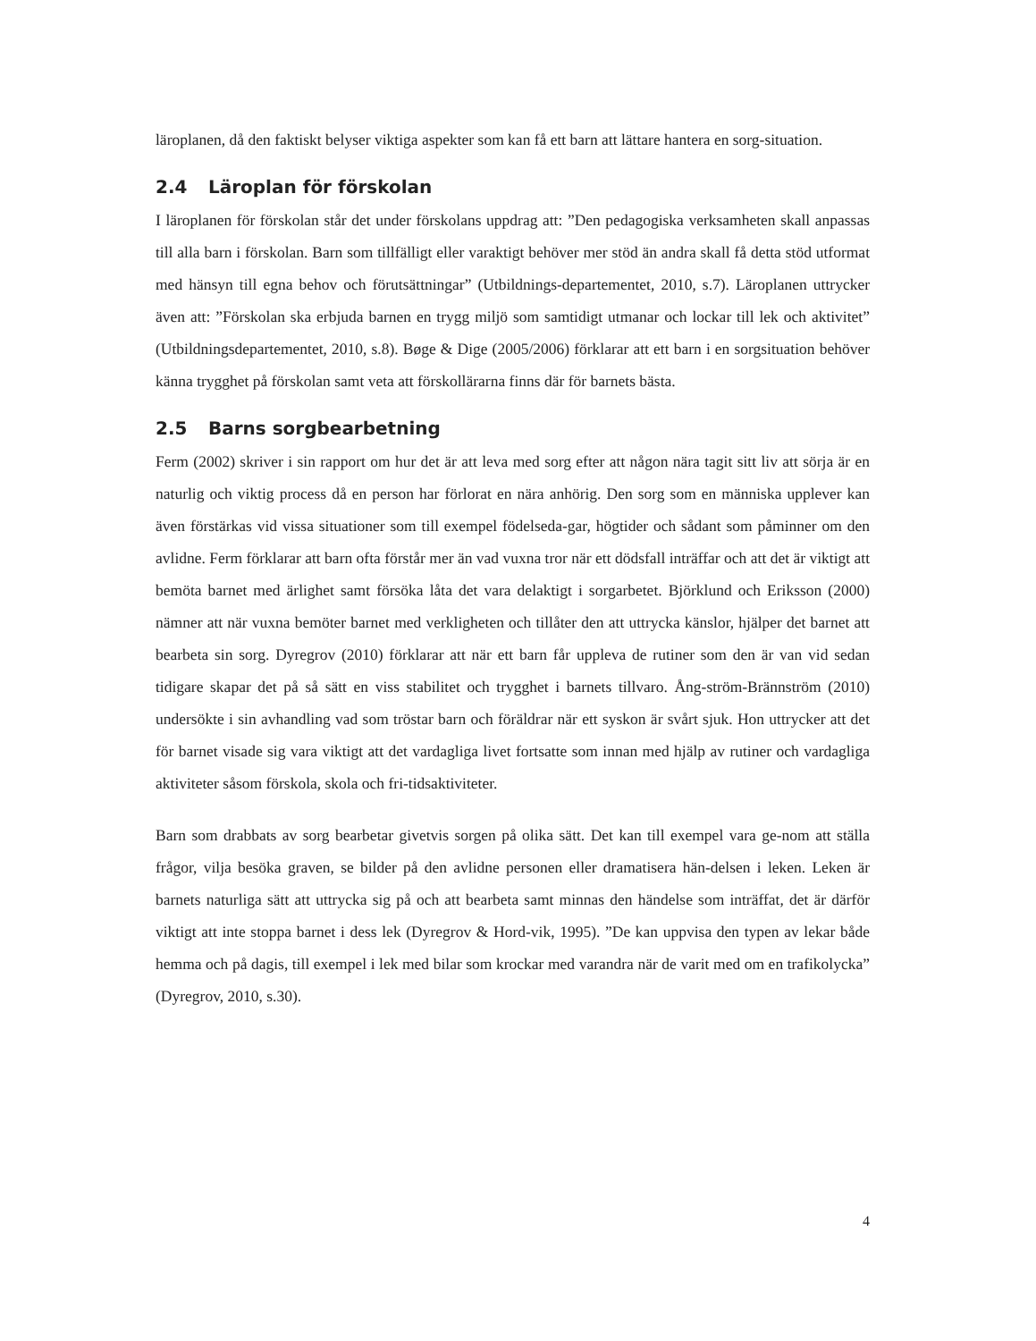läroplanen, då den faktiskt belyser viktiga aspekter som kan få ett barn att lättare hantera en sorg-situation.
2.4 Läroplan för förskolan
I läroplanen för förskolan står det under förskolans uppdrag att: ”Den pedagogiska verksamheten skall anpassas till alla barn i förskolan. Barn som tillfälligt eller varaktigt behöver mer stöd än andra skall få detta stöd utformat med hänsyn till egna behov och förutsättningar” (Utbildnings-departementet, 2010, s.7). Läroplanen uttrycker även att: ”Förskolan ska erbjuda barnen en trygg miljö som samtidigt utmanar och lockar till lek och aktivitet” (Utbildningsdepartementet, 2010, s.8). Bøge & Dige (2005/2006) förklarar att ett barn i en sorgsituation behöver känna trygghet på förskolan samt veta att förskollärarna finns där för barnets bästa.
2.5 Barns sorgbearbetning
Ferm (2002) skriver i sin rapport om hur det är att leva med sorg efter att någon nära tagit sitt liv att sörja är en naturlig och viktig process då en person har förlorat en nära anhörig. Den sorg som en människa upplever kan även förstärkas vid vissa situationer som till exempel födelseda-gar, högtider och sådant som påminner om den avlidne. Ferm förklarar att barn ofta förstår mer än vad vuxna tror när ett dödsfall inträffar och att det är viktigt att bemöta barnet med ärlighet samt försöka låta det vara delaktigt i sorgarbetet. Björklund och Eriksson (2000) nämner att när vuxna bemöter barnet med verkligheten och tillåter den att uttrycka känslor, hjälper det barnet att bearbeta sin sorg. Dyregrov (2010) förklarar att när ett barn får uppleva de rutiner som den är van vid sedan tidigare skapar det på så sätt en viss stabilitet och trygghet i barnets tillvaro. Ång-ström-Brännström (2010) undersökte i sin avhandling vad som tröstar barn och föräldrar när ett syskon är svårt sjuk. Hon uttrycker att det för barnet visade sig vara viktigt att det vardagliga livet fortsatte som innan med hjälp av rutiner och vardagliga aktiviteter såsom förskola, skola och fri-tidsaktiviteter.
Barn som drabbats av sorg bearbetar givetvis sorgen på olika sätt. Det kan till exempel vara ge-nom att ställa frågor, vilja besöka graven, se bilder på den avlidne personen eller dramatisera hän-delsen i leken. Leken är barnets naturliga sätt att uttrycka sig på och att bearbeta samt minnas den händelse som inträffat, det är därför viktigt att inte stoppa barnet i dess lek (Dyregrov & Hord-vik, 1995). ”De kan uppvisa den typen av lekar både hemma och på dagis, till exempel i lek med bilar som krockar med varandra när de varit med om en trafikolycka” (Dyregrov, 2010, s.30).
4